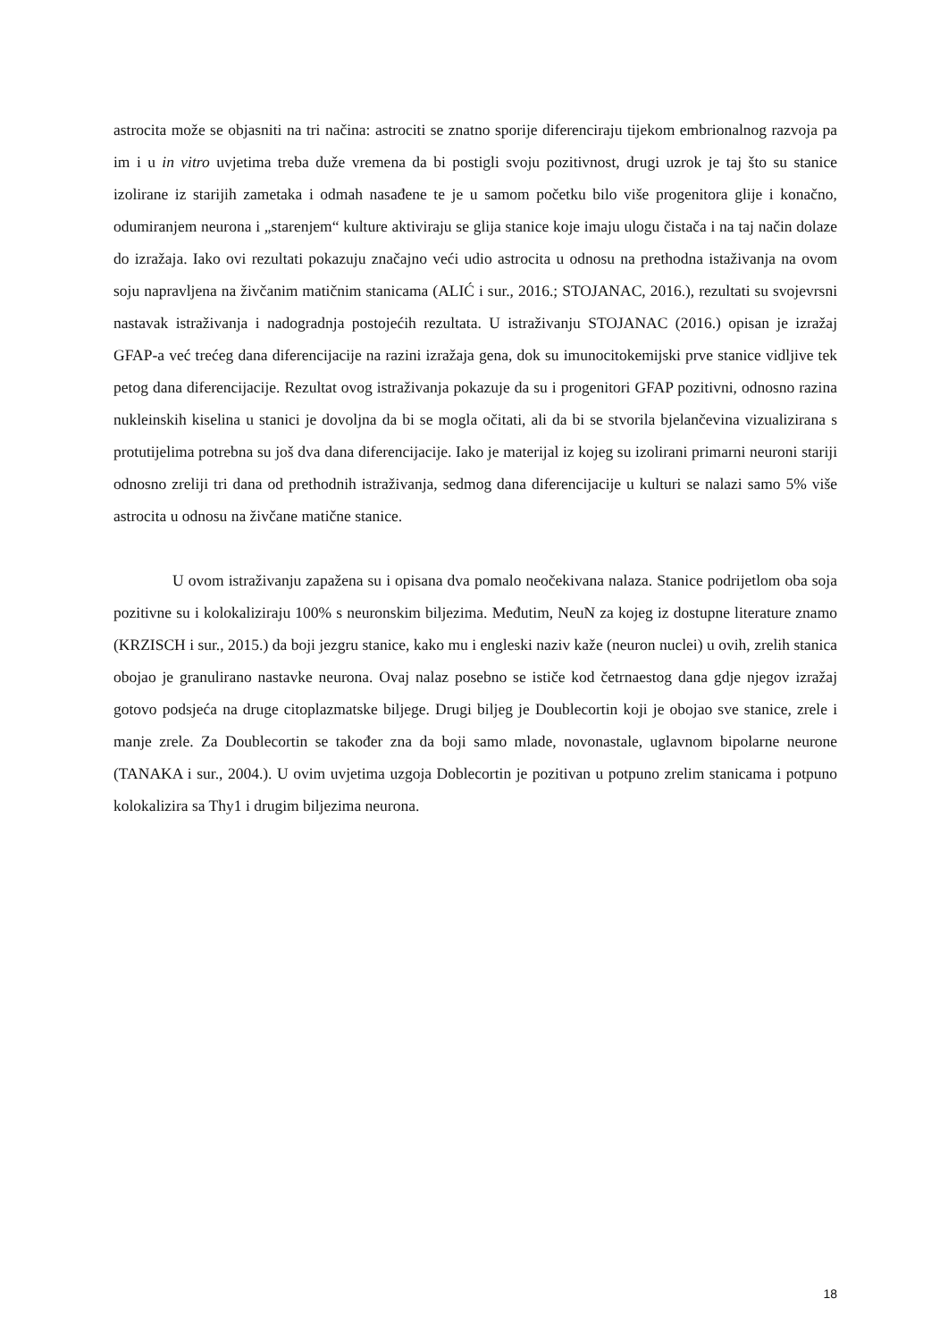astrocita može se objasniti na tri načina: astrociti se znatno sporije diferenciraju tijekom embrionalnog razvoja pa im i u in vitro uvjetima treba duže vremena da bi postigli svoju pozitivnost, drugi uzrok je taj što su stanice izolirane iz starijih zametaka i odmah nasađene te je u samom početku bilo više progenitora glije i konačno, odumiranjem neurona i „starenjem“ kulture aktiviraju se glija stanice koje imaju ulogu čistača i na taj način dolaze do izražaja. Iako ovi rezultati pokazuju značajno veći udio astrocita u odnosu na prethodna istaživanja na ovom soju napravljena na živčanim matičnim stanicama (ALIĆ i sur., 2016.; STOJANAC, 2016.), rezultati su svojevrsni nastavak istraživanja i nadogradnja postojećih rezultata. U istraživanju STOJANAC (2016.) opisan je izražaj GFAP-a već trećeg dana diferencijacije na razini izražaja gena, dok su imunocitokemijski prve stanice vidljive tek petog dana diferencijacije. Rezultat ovog istraživanja pokazuje da su i progenitori GFAP pozitivni, odnosno razina nukleinskih kiselina u stanici je dovoljna da bi se mogla očitati, ali da bi se stvorila bjelančevina vizualizirana s protutijelima potrebna su još dva dana diferencijacije. Iako je materijal iz kojeg su izolirani primarni neuroni stariji odnosno zreliji tri dana od prethodnih istraživanja, sedmog dana diferencijacije u kulturi se nalazi samo 5% više astrocita u odnosu na živčane matične stanice.
U ovom istraživanju zapažena su i opisana dva pomalo neočekivana nalaza. Stanice podrijetlom oba soja pozitivne su i kolokaliziraju 100% s neuronskim biljezima. Međutim, NeuN za kojeg iz dostupne literature znamo (KRZISCH i sur., 2015.) da boji jezgru stanice, kako mu i engleski naziv kaže (neuron nuclei) u ovih, zrelih stanica obojao je granulirano nastavke neurona. Ovaj nalaz posebno se ističe kod četrnaestog dana gdje njegov izražaj gotovo podsjeća na druge citoplazmatske biljege. Drugi biljeg je Doublecortin koji je obojao sve stanice, zrele i manje zrele. Za Doublecortin se također zna da boji samo mlade, novonastale, uglavnom bipolarne neurone (TANAKA i sur., 2004.). U ovim uvjetima uzgoja Doblecortin je pozitivan u potpuno zrelim stanicama i potpuno kolokalizira sa Thy1 i drugim biljezima neurona.
18